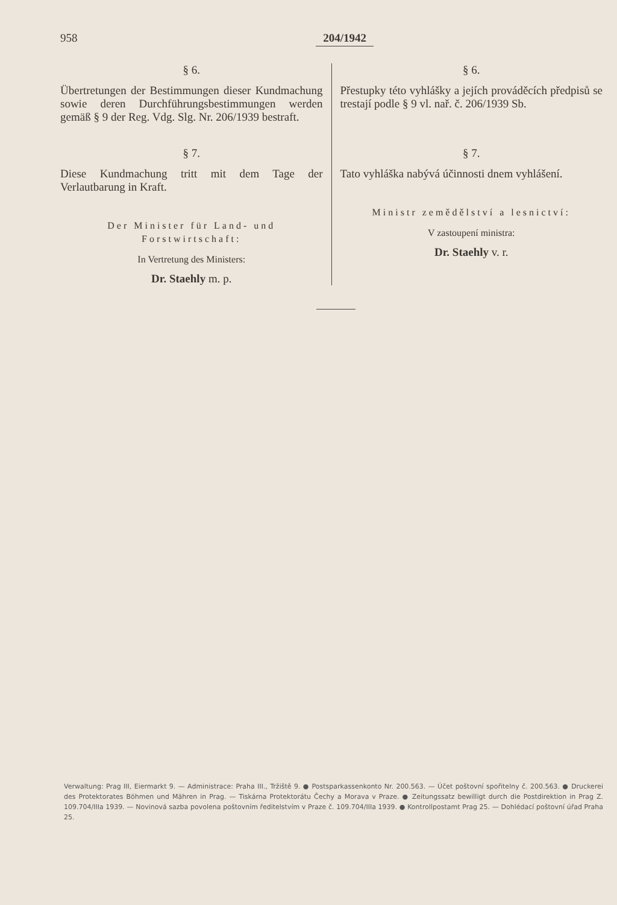958 204/1942
§ 6.
Übertretungen der Bestimmungen dieser Kundmachung sowie deren Durchführungsbestimmungen werden gemäß § 9 der Reg. Vdg. Slg. Nr. 206/1939 bestraft.
§ 7.
Diese Kundmachung tritt mit dem Tage der Verlautbarung in Kraft.
Der Minister für Land- und Forstwirtschaft:
In Vertretung des Ministers:
Dr. Staehly m. p.
§ 6.
Přestupky této vyhlášky a jejích prováděcích předpisů se trestají podle § 9 vl. nař. č. 206/1939 Sb.
§ 7.
Tato vyhláška nabývá účinnosti dnem vyhlášení.
Ministr zemědělství a lesnictví:
V zastoupení ministra:
Dr. Staehly v. r.
Verwaltung: Prag III, Eiermarkt 9. — Administrace: Praha III., Tržiště 9. ● Postsparkassenkonto Nr. 200.563. — Účet poštovní spořitelny č. 200.563. ● Druckerei des Protektorates Böhmen und Mähren in Prag. — Tiskárna Protektorátu Čechy a Morava v Praze. ● Zeitungssatz bewilligt durch die Postdirektion in Prag Z. 109.704/IIIa 1939. — Novinová sazba povolena poštovním ředitelstvím v Praze č. 109.704/IIIa 1939. ● Kontrollpostamt Prag 25. — Dohlédací poštovní úřad Praha 25.